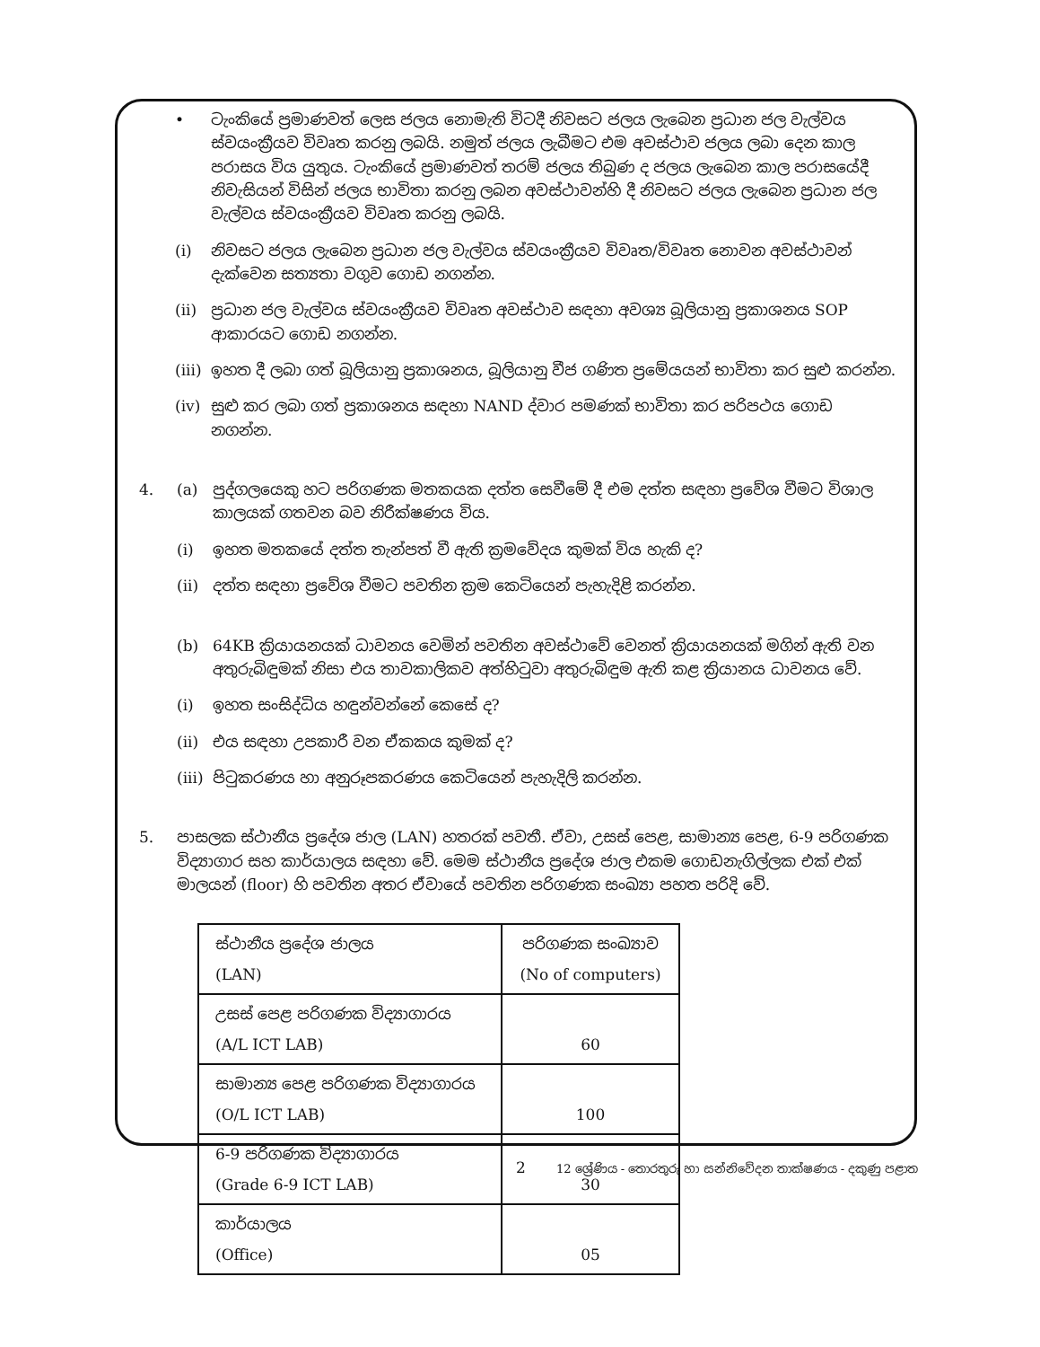• ටැංකියේ ප්‍රමාණවත් ලෙස ජලය නොමැති විටදී නිවසට ජලය ලැබෙන ප්‍රධාන ජල වැල්වය ස්වයංක්‍රීයව විවෘත කරනු ලබයි. නමුත් ජලය ලැබීමට එම අවස්ථාව ජලය ලබා දෙන කාල පරාසය විය යුතුය. ටැංකියේ ප්‍රමාණවත් තරම් ජලය තිබුණ ද ජලය ලැබෙන කාල පරාසයේදී නිවැසියන් විසින් ජලය භාවිතා කරනු ලබන අවස්ථාවන්හි දී නිවසට ජලය ලැබෙන ප්‍රධාන ජල වැල්වය ස්වයංක්‍රීයව විවෘත කරනු ලබයි.
(i) නිවසට ජලය ලැබෙන ප්‍රධාන ජල වැල්වය ස්වයංක්‍රීයව විවෘත/විවෘත නොවන අවස්ථාවන් දැක්වෙන සත්‍යතා වගුව ගොඩ නගන්න.
(ii)
ප්‍රධාන ජල වැල්වය ස්වයංක්‍රීයව විවෘත අවස්ථාව සඳහා අවශ්‍ය බූලියානු ප්‍රකාශනය SOP ආකාරයට ගොඩ නගන්න.
(iii)
ඉහත දී ලබා ගත් බූලියානු ප්‍රකාශනය, බූලියානු වීජ ගණිත ප්‍රමේයයන් භාවිතා කර සුළු කරන්න.
(iv)
සුළු කර ලබා ගත් ප්‍රකාශනය සඳහා NAND ද්වාර පමණක් භාවිතා කර පරිපථය ගොඩ නගන්න.
4. (a) පුද්ගලයෙකු හට පරිගණක මතකයක දත්ත සෙවීමේ දී එම දත්ත සඳහා ප්‍රවේශ වීමට විශාල කාලයක් ගතවන බව නිරීක්ෂණය විය.
(i) ඉහත මතකයේ දත්ත තැන්පත් වී ඇති ක්‍රමවේදය කුමක් විය හැකි ද?
(ii)
දත්ත සඳහා ප්‍රවේශ වීමට පවතින ක්‍රම කෙටියෙන් පැහැදිළි කරන්න.
(b) 64KB ක්‍රියායනයක් ධාවනය වෙමින් පවතින අවස්ථාවේ වෙනත් ක්‍රියායනයක් මගින් ඇති වන අතුරුබිඳුමක් නිසා එය තාවකාලිකව අත්හිටුවා අතුරුබිඳුම ඇති කළ ක්‍රියානය ධාවනය වේ.
(i) ඉහත සංසිද්ධිය හඳුන්වන්නේ කෙසේ ද?
(ii)
එය සඳහා උපකාරී වන ඒකකය කුමක් ද?
(iii)
පිටුකරණය හා අනුරූපකරණය කෙටියෙන් පැහැදිලි කරන්න.
5. පාසලක ස්ථානීය ප්‍රදේශ ජාල (LAN) හතරක් පවතී. ඒවා, උසස් පෙළ, සාමාන්‍ය පෙළ, 6-9 පරිගණක විද්‍යාගාර සහ කාර්යාලය සඳහා වේ. මෙම ස්ථානීය ප්‍රදේශ ජාල එකම ගොඩනැගිල්ලක එක් එක් මාලයන් (floor) හි පවතින අතර ඒවායේ පවතින පරිගණක සංඛ්‍යා පහත පරිදි වේ.
| ස්ථානීය ප්‍රදේශ ජාලය (LAN) | පරිගණක සංඛ්‍යාව (No of computers) |
| උසස් පෙළ පරිගණක විද්‍යාගාරය (A/L ICT LAB) | 60 |
| සාමාන්‍ය පෙළ පරිගණක විද්‍යාගාරය (O/L ICT LAB) | 100 |
| 6-9 පරිගණක විද්‍යාගාරය (Grade 6-9 ICT LAB) | 30 |
| කාර්යාලය (Office) | 05 |
2 12 ශ්‍රේණිය - තොරතුරු හා සන්නිවේදන තාක්ෂණය - දකුණු පළාත